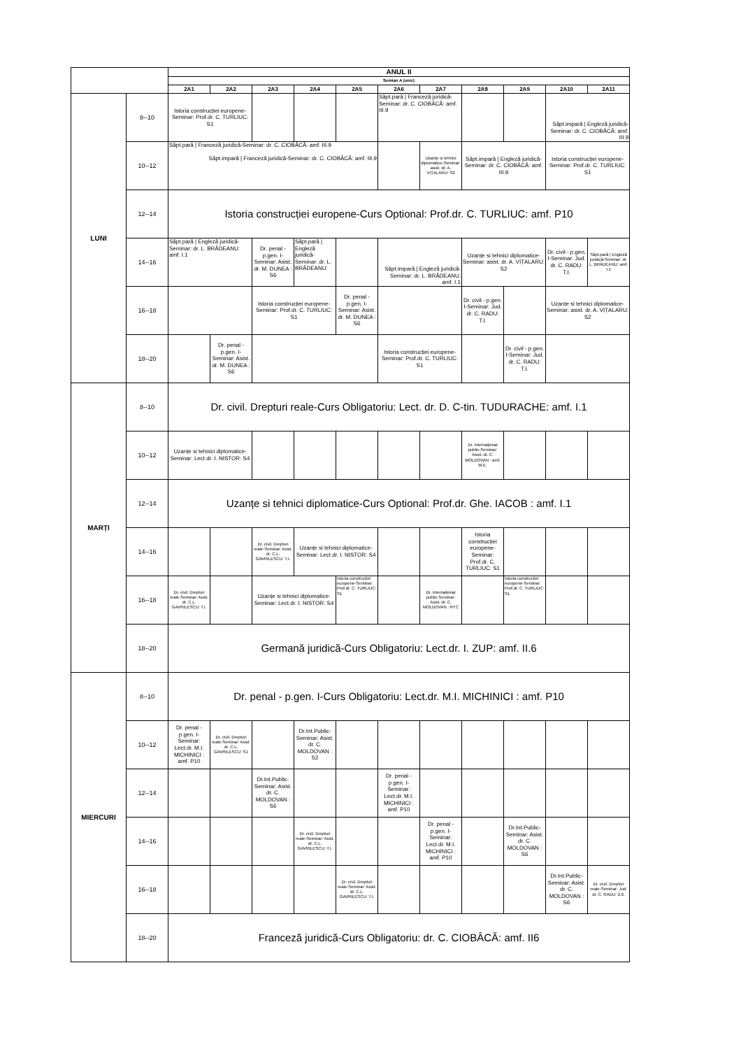| | | ANUL II | | | | | | | | | | |
| --- | --- | --- | --- | --- | --- | --- | --- | --- | --- | --- | --- | --- |
| | | Semian A (unic) | | | | | | | | | | |
| | | 2A1 | 2A2 | 2A3 | 2A4 | 2A5 | 2A6 | 2A7 | 2A8 | 2A9 | 2A10 | 2A11 |
| LUNI | 8--10 | Istoria construcției europene-Seminar: Prof.dr. C. TURLIUC: S1 | | | | | Săpt.pară / Franceză juridică-Seminar: dr. C. CIOBÂCĂ: amf. III.9 | | | | Săpt.impară / Engleză juridică-Seminar: dr. C. CIOBÂCĂ: amf. III.9 | |
| | 10--12 | Săpt.pară / Franceză juridică-Seminar: dr. C. CIOBÂCĂ: amf. III.9 Săpt.impară / Franceză juridică-Seminar: dr. C. CIOBÂCĂ: amf. III.9 | | | | | | Uzanțe si tehnici diplomatice-Seminar: asist. dr. A. VIȚALARU: S2 | Săpt.impară / Engleză juridică-Seminar: dr. C. CIOBÂCĂ: amf. III.9 | | Istoria construcției europene-Seminar: Prof.dr. C. TURLIUC: S1 | |
| | 12--14 | Istoria construcției europene-Curs Optional: Prof.dr. C. TURLIUC: amf. P10 | | | | | | | | | | |
| | 14--16 | Săpt.pară / Engleză juridică-Seminar: dr. L. BRĂDEANU: amf. I.1 | | Dr. penal - p.gen. I-Seminar: Asist. dr. M. DUNEA : S6 | Săpt.pară / Engleză juridică-Seminar: dr. L. BRĂDEANU: | | Săpt.impară / Engleză juridică-Seminar: dr. L. BRĂDEANU: amf. I.1 | | Uzanțe si tehnici diplomatice-Seminar: asist. dr. A. VIȚALARU: S2 | | Dr. civil - p.gen. I-Seminar: Jud. dr. C. RADU: T.I. | Săpt.pară / Engleză juridică-Seminar: dr. L. BRĂDEANU: amf. I.1 |
| | 16--18 | | | Istoria construcției europene-Seminar: Prof.dr. C. TURLIUC: S1 | | Dr. penal - p.gen. I-Seminar: Asist. dr. M. DUNEA : S6 | | | Dr. civil - p.gen. I-Seminar: Jud. dr. C. RADU: T.I. | | Uzanțe si tehnici diplomatice-Seminar: asist. dr. A. VIȚALARU: S2 | |
| | 18--20 | | Dr. penal - p.gen. I-Seminar: Asist. dr. M. DUNEA : S6 | | | | Istoria construcției europene-Seminar: Prof.dr. C. TURLIUC: S1 | | | Dr. civil - p.gen. I-Seminar: Jud. dr. C. RADU: T.I. | | |
| MARȚI | 8--10 | Dr. civil. Drepturi reale-Curs Obligatoriu: Lect. dr. D. C-tin. TUDURACHE: amf. I.1 | | | | | | | | | | |
| | 10--12 | Uzanțe si tehnici diplomatice-Seminar: Lect.dr. I. NISTOR: S4 | | | | | | | Dr. internațional public-Seminar: Asist. dr. C. MOLDOVAN : amf. M.E. | | | |
| | 12--14 | Uzanțe si tehnici diplomatice-Curs Optional: Prof.dr. Ghe. IACOB : amf. I.1 | | | | | | | | | | |
| | 14--16 | | | Dr. civil. Drepturi reale-Seminar: Asist. dr. C.L. GAVRILESCU: T.I. | Uzanțe si tehnici diplomatice-Seminar: Lect.dr. I. NISTOR: S4 | | | | Istoria construcției europene-Seminar: Prof.dr. C. TURLIUC: S1 | | | |
| | 16--18 | Dr. civil. Drepturi reale-Seminar: Asist. dr. C.L. GAVRILESCU: T.I. | | Uzanțe si tehnici diplomatice-Seminar: Lect.dr. I. NISTOR: S4 | | Istoria construcției europene-Seminar: Prof.dr. C. TURLIUC: S1 | | Dr. internațional public-Seminar: Asist. dr. C. MOLDOVAN : RTC | | Istoria construcției europene-Seminar: Prof.dr. C. TURLIUC: S1 | | |
| | 18--20 | Germană juridică-Curs Obligatoriu: Lect.dr. I. ZUP: amf. II.6 | | | | | | | | | | |
| MIERCURI | 8--10 | Dr. penal - p.gen. I-Curs Obligatoriu: Lect.dr. M.I. MICHINICI : amf. P10 | | | | | | | | | | |
| | 10--12 | Dr. penal - p.gen. I-Seminar: Lect.dr. M.I. MICHINICI : amf. P10 | Dr. civil. Drepturi reale-Seminar: Asist. dr. C.L. GAVRILESCU: S1 | | Dr.Int.Public-Seminar: Asist. dr. C. MOLDOVAN : S2 | | | | | | | |
| | 12--14 | | | Dr.Int.Public-Seminar: Asist. dr. C. MOLDOVAN : S6 | | | Dr. penal - p.gen. I-Seminar: Lect.dr. M.I. MICHINICI : amf. P10 | | | | | |
| | 14--16 | | | | Dr. civil. Drepturi reale-Seminar: Asist. dr. C.L. GAVRILESCU: T.I. | | | Dr. penal - p.gen. I-Seminar: Lect.dr. M.I. MICHINICI : amf. P10 | | Dr.Int.Public-Seminar: Asist. dr. C. MOLDOVAN : S6 | | |
| | 16--18 | | | | | Dr. civil. Drepturi reale-Seminar: Asist. dr. C.L. GAVRILESCU: T.I. | | | | | Dr.Int.Public-Seminar: Asist. dr. C. MOLDOVAN : S6 | Dr. civil. Drepturi reale-Seminar: Jud. dr. C. RADU: 2.6. |
| | 18--20 | Franceză juridică-Curs Obligatoriu: dr. C. CIOBÂCĂ: amf. II6 | | | | | | | | | | |